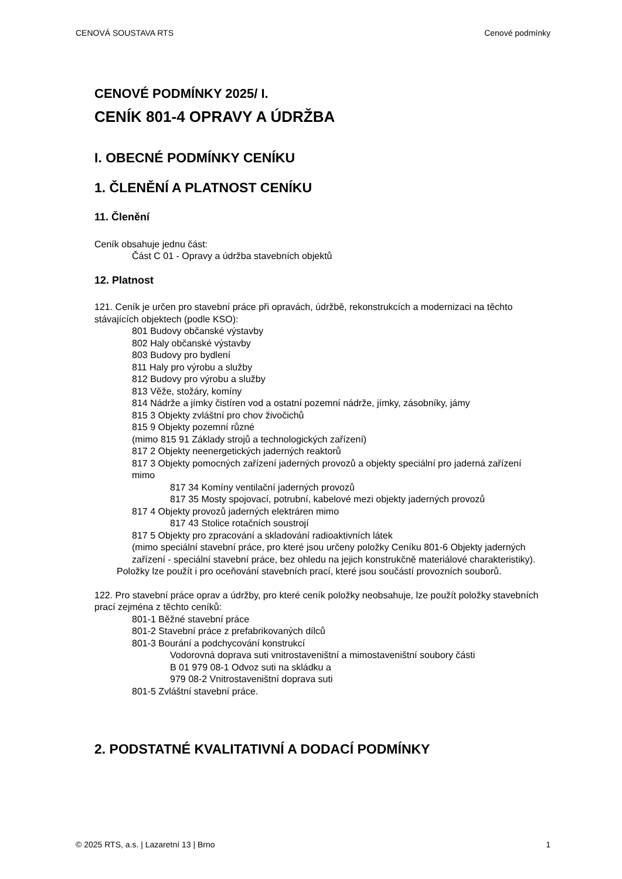CENOVÁ SOUSTAVA RTS Cenové podmínky
CENOVÉ PODMÍNKY 2025/ I.
CENÍK 801-4 OPRAVY A ÚDRŽBA
I. OBECNÉ PODMÍNKY CENÍKU
1. ČLENĚNÍ A PLATNOST CENÍKU
11. Členění
Ceník obsahuje jednu část:
Část C 01 - Opravy a údržba stavebních objektů
12. Platnost
121. Ceník je určen pro stavební práce při opravách, údržbě, rekonstrukcích a modernizaci na těchto stávajících objektech (podle KSO):
801 Budovy občanské výstavby
802 Haly občanské výstavby
803 Budovy pro bydlení
811 Haly pro výrobu a služby
812 Budovy pro výrobu a služby
813 Věže, stožáry, komíny
814 Nádrže a jímky čistíren vod a ostatní pozemní nádrže, jímky, zásobníky, jámy
815 3 Objekty zvláštní pro chov živočichů
815 9 Objekty pozemní různé
(mimo 815 91 Základy strojů a technologických zařízení)
817 2 Objekty neenergetických jaderných reaktorů
817 3 Objekty pomocných zařízení jaderných provozů a objekty speciální pro jaderná zařízení mimo
817 34 Komíny ventilační jaderných provozů
817 35 Mosty spojovací, potrubní, kabelové mezi objekty jaderných provozů
817 4 Objekty provozů jaderných elektráren mimo
817 43 Stolice rotačních soustrojí
817 5 Objekty pro zpracování a skladování radioaktivních látek
(mimo speciální stavební práce, pro které jsou určeny položky Ceníku 801-6 Objekty jaderných zařízení - speciální stavební práce, bez ohledu na jejich konstrukčně materiálové charakteristiky).
Položky lze použít i pro oceňování stavebních prací, které jsou součástí provozních souborů.
122. Pro stavební práce oprav a údržby, pro které ceník položky neobsahuje, lze použít položky stavebních prací zejména z těchto ceníků:
801-1 Běžné stavební práce
801-2 Stavební práce z prefabrikovaných dílců
801-3 Bourání a podchycování konstrukcí
Vodorovná doprava suti vnitrostaveništní a mimostaveništní soubory části
B 01 979 08-1 Odvoz suti na skládku a
979 08-2 Vnitrostaveništní doprava suti
801-5 Zvláštní stavební práce.
2. PODSTATNÉ KVALITATIVNÍ A DODACÍ PODMÍNKY
© 2025 RTS, a.s. | Lazaretní 13 | Brno 1